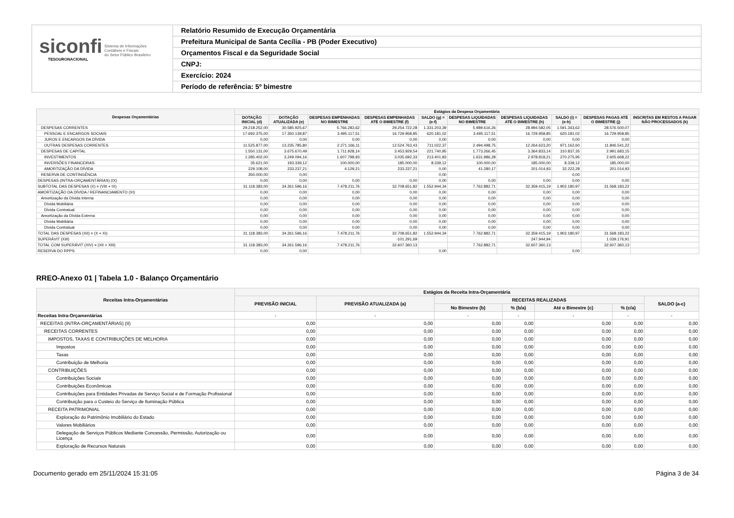siconfi Sistema de Informações
Contábeis e Fiscais
do Setor Público Brasileiro
TESOURONACIONAL
Relatório Resumido de Execução Orçamentária
Prefeitura Municipal de Santa Cecília - PB (Poder Executivo)
Orçamentos Fiscal e da Seguridade Social
CNPJ:
Exercício: 2024
Período de referência: 5º bimestre
| Despesas Orçamentárias | Estágios da Despesa Orçamentária | | | | | | | | | |
| --- | --- | --- | --- | --- | --- | --- | --- | --- | --- | --- |
| | DOTAÇÃO INICIAL (d) | DOTAÇÃO ATUALIZADA (e) | DESPESAS EMPENHADAS NO BIMESTRE | DESPESAS EMPENHADAS ATÉ O BIMESTRE (f) | SALDO (g) = (e-f) | DESPESAS LIQUIDADAS NO BIMESTRE | DESPESAS LIQUIDADAS ATÉ O BIMESTRE (h) | SALDO (i) = (e-h) | DESPESAS PAGAS ATÉ O BIMESTRE (j) | INSCRITAS EM RESTOS A PAGAR NÃO PROCESSADOS (k) |
| DESPESAS CORRENTES | 29.218.252,00 | 30.585.925,67 | 5.766.283,62 | 29.254.722,28 | 1.331.203,39 | 5.989.616,26 | 28.994.582,05 | 1.591.343,62 | 28.576.500,07 | |
| PESSOAL E ENCARGOS SOCIAIS | 17.692.375,00 | 17.350.139,87 | 3.495.117,51 | 16.729.958,85 | 620.181,02 | 3.495.117,51 | 16.729.958,85 | 620.181,02 | 16.729.958,85 | |
| JUROS E ENCARGOS DA DÍVIDA | 0,00 | 0,00 | 0,00 | 0,00 | 0,00 | 0,00 | 0,00 | 0,00 | 0,00 | |
| OUTRAS DESPESAS CORRENTES | 11.525.877,00 | 13.235.785,80 | 2.271.166,11 | 12.524.763,43 | 711.022,37 | 2.494.498,75 | 12.264.623,20 | 971.162,60 | 11.846.541,22 | |
| DESPESAS DE CAPITAL | 1.550.131,00 | 3.675.670,49 | 1.711.928,14 | 3.453.929,54 | 221.740,95 | 1.773.266,45 | 3.364.833,14 | 310.837,35 | 2.991.683,15 | |
| INVESTIMENTOS | 1.285.402,00 | 3.249.094,16 | 1.607.798,93 | 3.035.692,33 | 213.401,83 | 1.631.986,28 | 2.978.818,21 | 270.275,95 | 2.605.668,22 | |
| INVERSÕES FINANCEIRAS | 35.621,00 | 193.339,12 | 100.000,00 | 185.000,00 | 8.339,12 | 100.000,00 | 185.000,00 | 8.339,12 | 185.000,00 | |
| AMORTIZAÇÃO DA DÍVIDA | 229.108,00 | 233.237,21 | 4.129,21 | 233.237,21 | 0,00 | 41.280,17 | 201.014,93 | 32.222,28 | 201.014,93 | |
| RESERVA DE CONTINGÊNCIA | 350.000,00 | 0,00 | | | 0,00 | | | 0,00 | | |
| DESPESAS (INTRA-ORÇAMENTÁRIAS) (IX) | 0,00 | 0,00 | 0,00 | 0,00 | 0,00 | 0,00 | 0,00 | 0,00 | 0,00 | |
| SUBTOTAL DAS DESPESAS (X) = (VIII + IX) | 31.118.383,00 | 34.261.596,16 | 7.478.211,76 | 32.708.651,82 | 1.552.944,34 | 7.762.882,71 | 32.359.415,19 | 1.902.180,97 | 31.568.183,22 | |
| AMORTIZAÇÃO DA DÍVIDA / REFINANCIAMENTO (XI) | 0,00 | 0,00 | 0,00 | 0,00 | 0,00 | 0,00 | 0,00 | 0,00 | 0,00 | |
| Amortização da Dívida Interna | 0,00 | 0,00 | 0,00 | 0,00 | 0,00 | 0,00 | 0,00 | 0,00 | 0,00 | |
| Dívida Mobiliária | 0,00 | 0,00 | 0,00 | 0,00 | 0,00 | 0,00 | 0,00 | 0,00 | 0,00 | |
| Dívida Contratual | 0,00 | 0,00 | 0,00 | 0,00 | 0,00 | 0,00 | 0,00 | 0,00 | 0,00 | |
| Amortização da Dívida Externa | 0,00 | 0,00 | 0,00 | 0,00 | 0,00 | 0,00 | 0,00 | 0,00 | 0,00 | |
| Dívida Mobiliária | 0,00 | 0,00 | 0,00 | 0,00 | 0,00 | 0,00 | 0,00 | 0,00 | 0,00 | |
| Dívida Contratual | 0,00 | 0,00 | 0,00 | 0,00 | 0,00 | 0,00 | 0,00 | 0,00 | 0,00 | |
| TOTAL DAS DESPESAS (XII) = (X + XI) | 31.118.383,00 | 34.261.596,16 | 7.478.211,76 | 32.708.651,82 | 1.552.944,34 | 7.762.882,71 | 32.359.415,19 | 1.902.180,97 | 31.568.183,22 | |
| SUPERÁVIT (XIII) | | | | -101.291,69 | | | 247.944,94 | | 1.039.176,91 | |
| TOTAL COM SUPERÁVIT (XIV) = (XII + XIII) | 31.118.383,00 | 34.261.596,16 | 7.478.211,76 | 32.607.360,13 | | 7.762.882,71 | 32.607.360,13 | | 32.607.360,13 | |
| RESERVA DO RPPS | 0,00 | 0,00 | | | 0,00 | | | 0,00 | | |
RREO-Anexo 01 | Tabela 1.0 - Balanço Orçamentário
| Receitas Intra-Orçamentárias | Estágios da Receita Intra-Orçamentária | | | | | | |
| --- | --- | --- | --- | --- | --- | --- | --- |
| | PREVISÃO INICIAL | PREVISÃO ATUALIZADA (a) | RECEITAS REALIZADAS | | | | SALDO (a-c) |
| | | | No Bimestre (b) | % (b/a) | Até o Bimestre (c) | % (c/a) | |
| Receitas Intra-Orçamentárias | - | - | - | - | - | - | - |
| RECEITAS (INTRA-ORÇAMENTÁRIAS) (II) | 0,00 | 0,00 | 0,00 | 0,00 | 0,00 | 0,00 | 0,00 |
| RECEITAS CORRENTES | 0,00 | 0,00 | 0,00 | 0,00 | 0,00 | 0,00 | 0,00 |
| IMPOSTOS, TAXAS E CONTRIBUIÇÕES DE MELHORIA | 0,00 | 0,00 | 0,00 | 0,00 | 0,00 | 0,00 | 0,00 |
| Impostos | 0,00 | 0,00 | 0,00 | 0,00 | 0,00 | 0,00 | 0,00 |
| Taxas | 0,00 | 0,00 | 0,00 | 0,00 | 0,00 | 0,00 | 0,00 |
| Contribuição de Melhoria | 0,00 | 0,00 | 0,00 | 0,00 | 0,00 | 0,00 | 0,00 |
| CONTRIBUIÇÕES | 0,00 | 0,00 | 0,00 | 0,00 | 0,00 | 0,00 | 0,00 |
| Contribuições Sociais | 0,00 | 0,00 | 0,00 | 0,00 | 0,00 | 0,00 | 0,00 |
| Contribuições Econômicas | 0,00 | 0,00 | 0,00 | 0,00 | 0,00 | 0,00 | 0,00 |
| Contribuições para Entidades Privadas de Serviço Social e de Formação Profissional | 0,00 | 0,00 | 0,00 | 0,00 | 0,00 | 0,00 | 0,00 |
| Contribuição para o Custeio do Serviço de Iluminação Pública | 0,00 | 0,00 | 0,00 | 0,00 | 0,00 | 0,00 | 0,00 |
| RECEITA PATRIMONIAL | 0,00 | 0,00 | 0,00 | 0,00 | 0,00 | 0,00 | 0,00 |
| Exploração do Patrimônio Imobiliário do Estado | 0,00 | 0,00 | 0,00 | 0,00 | 0,00 | 0,00 | 0,00 |
| Valores Mobiliários | 0,00 | 0,00 | 0,00 | 0,00 | 0,00 | 0,00 | 0,00 |
| Delegação de Serviços Públicos Mediante Concessão, Permissão, Autorização ou Licença | 0,00 | 0,00 | 0,00 | 0,00 | 0,00 | 0,00 | 0,00 |
| Exploração de Recursos Naturais | 0,00 | 0,00 | 0,00 | 0,00 | 0,00 | 0,00 | 0,00 |
Documento gerado em 25/11/2024 15:31:05 Página 3 de 34